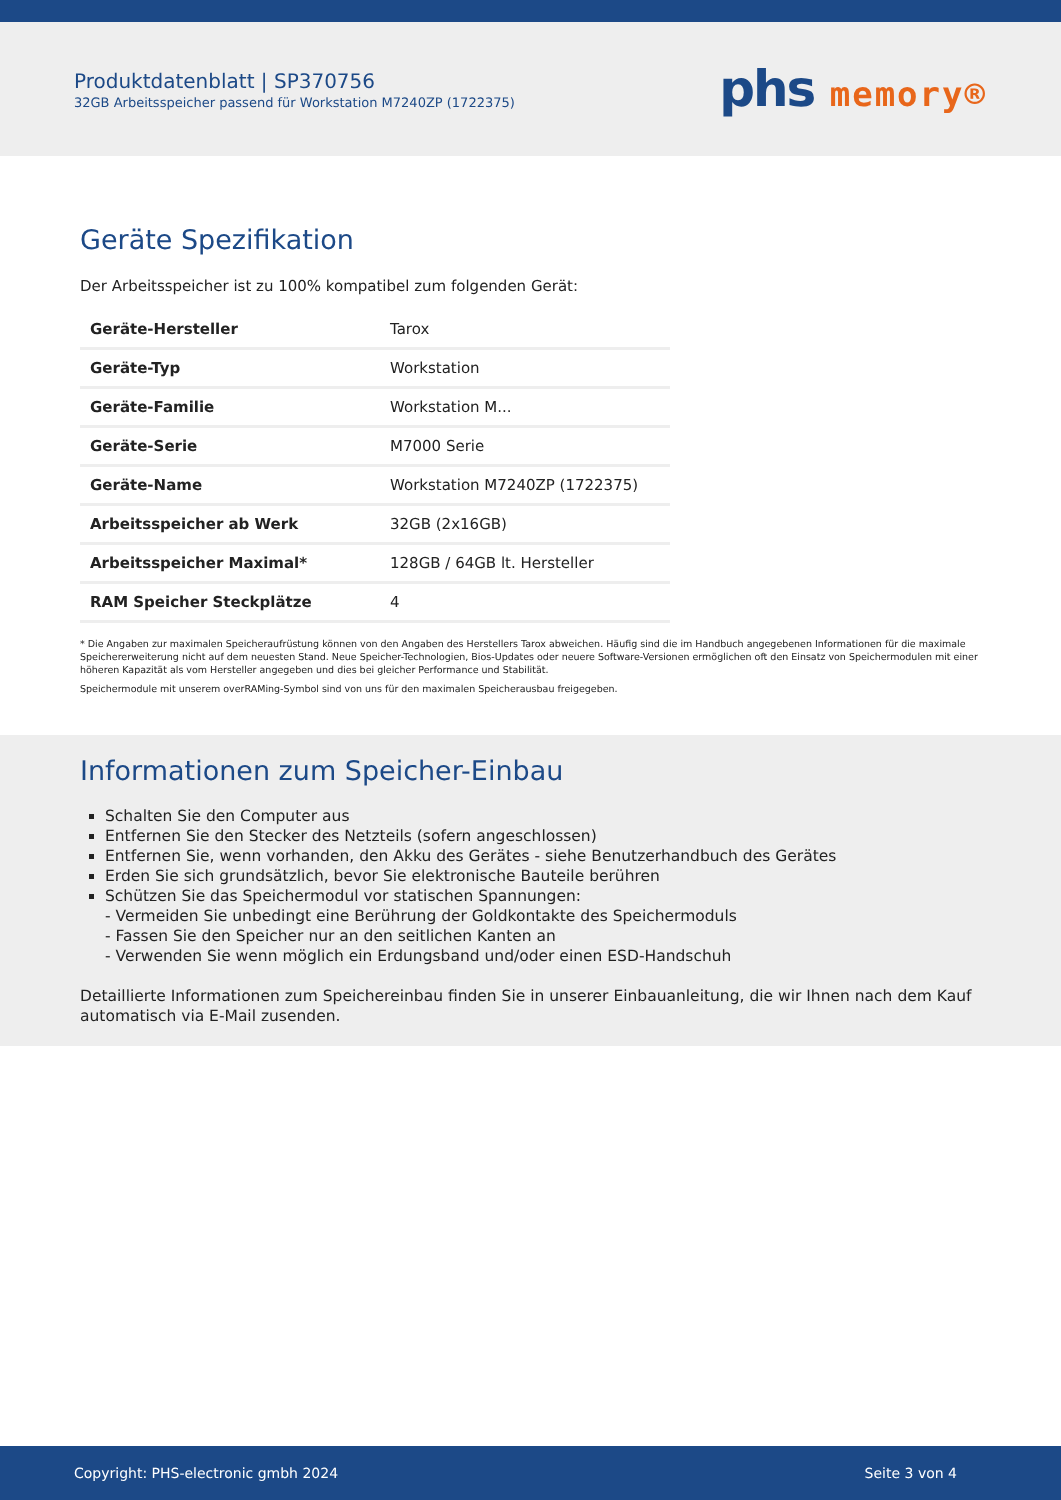Produktdatenblatt | SP370756
32GB Arbeitsspeicher passend für Workstation M7240ZP (1722375)
phs memory®
Geräte Spezifikation
Der Arbeitsspeicher ist zu 100% kompatibel zum folgenden Gerät:
| Geräte-Hersteller | Tarox |
| Geräte-Typ | Workstation |
| Geräte-Familie | Workstation M... |
| Geräte-Serie | M7000 Serie |
| Geräte-Name | Workstation M7240ZP (1722375) |
| Arbeitsspeicher ab Werk | 32GB (2x16GB) |
| Arbeitsspeicher Maximal* | 128GB / 64GB lt. Hersteller |
| RAM Speicher Steckplätze | 4 |
* Die Angaben zur maximalen Speicheraufrüstung können von den Angaben des Herstellers Tarox abweichen. Häufig sind die im Handbuch angegebenen Informationen für die maximale Speichererweiterung nicht auf dem neuesten Stand. Neue Speicher-Technologien, Bios-Updates oder neuere Software-Versionen ermöglichen oft den Einsatz von Speichermodulen mit einer höheren Kapazität als vom Hersteller angegeben und dies bei gleicher Performance und Stabilität.
Speichermodule mit unserem overRAMing-Symbol sind von uns für den maximalen Speicherausbau freigegeben.
Informationen zum Speicher-Einbau
Schalten Sie den Computer aus
Entfernen Sie den Stecker des Netzteils (sofern angeschlossen)
Entfernen Sie, wenn vorhanden, den Akku des Gerätes - siehe Benutzerhandbuch des Gerätes
Erden Sie sich grundsätzlich, bevor Sie elektronische Bauteile berühren
Schützen Sie das Speichermodul vor statischen Spannungen:
- Vermeiden Sie unbedingt eine Berührung der Goldkontakte des Speichermoduls
- Fassen Sie den Speicher nur an den seitlichen Kanten an
- Verwenden Sie wenn möglich ein Erdungsband und/oder einen ESD-Handschuh
Detaillierte Informationen zum Speichereinbau finden Sie in unserer Einbauanleitung, die wir Ihnen nach dem Kauf automatisch via E-Mail zusenden.
Copyright: PHS-electronic gmbh 2024 Seite 3 von 4